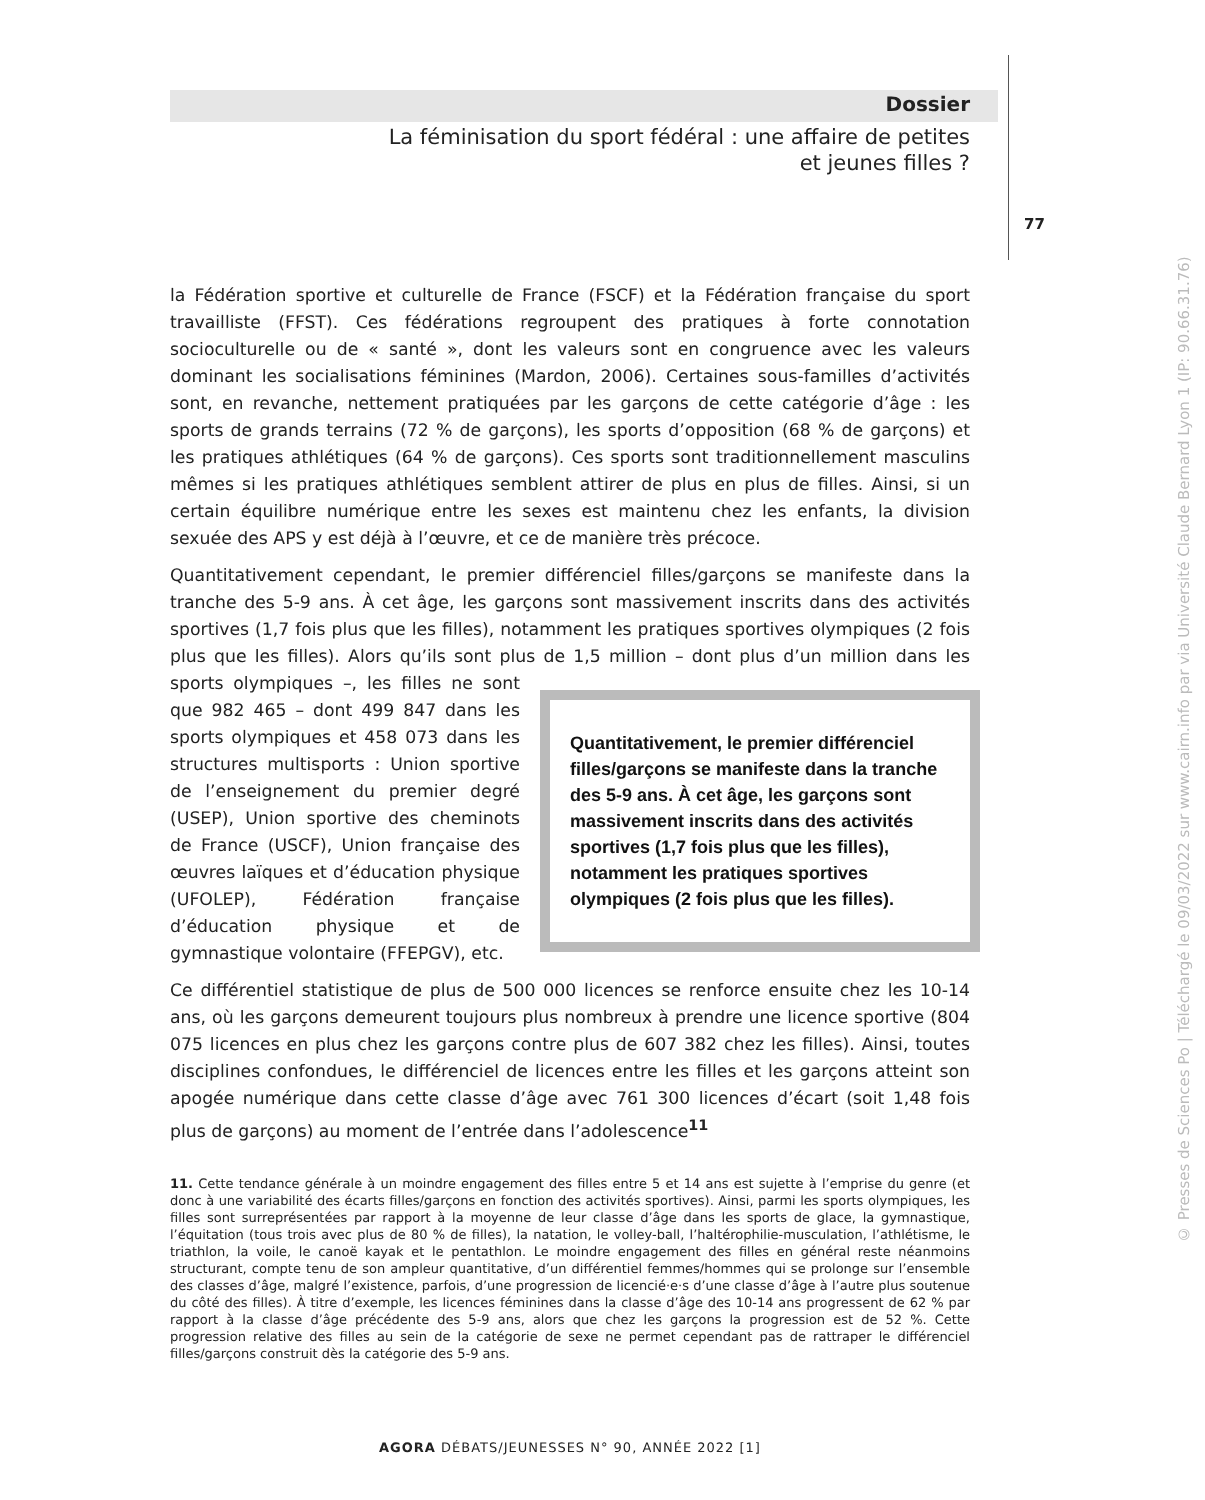Dossier
La féminisation du sport fédéral : une affaire de petites
et jeunes filles ?
77
la Fédération sportive et culturelle de France (FSCF) et la Fédération française du sport travailliste (FFST). Ces fédérations regroupent des pratiques à forte connotation socioculturelle ou de « santé », dont les valeurs sont en congruence avec les valeurs dominant les socialisations féminines (Mardon, 2006). Certaines sous-familles d’activités sont, en revanche, nettement pratiquées par les garçons de cette catégorie d’âge : les sports de grands terrains (72 % de garçons), les sports d’opposition (68 % de garçons) et les pratiques athlétiques (64 % de garçons). Ces sports sont traditionnellement masculins mêmes si les pratiques athlétiques semblent attirer de plus en plus de filles. Ainsi, si un certain équilibre numérique entre les sexes est maintenu chez les enfants, la division sexuée des APS y est déjà à l’œuvre, et ce de manière très précoce.
Quantitativement cependant, le premier différenciel filles/garçons se manifeste dans la tranche des 5-9 ans. À cet âge, les garçons sont massivement inscrits dans des activités sportives (1,7 fois plus que les filles), notamment les pratiques sportives olympiques (2 fois plus que les filles). Alors qu’ils sont plus de 1,5 million – dont plus d’un million dans les sports olympiques –, Quantitativement, le premier différenciel filles/garçons se manifeste dans la tranche des 5-9 ans. À cet âge, les garçons sont massivement inscrits dans des activités sportives (1,7 fois plus que les filles), notamment les pratiques sportives olympiques (2 fois plus que les filles). les filles ne sont que 982 465 – dont 499 847 dans les sports olympiques et 458 073 dans les structures multisports : Union sportive de l’enseignement du premier degré (USEP), Union sportive des cheminots de France (USCF), Union française des œuvres laïques et d’éducation physique (UFOLEP), Fédération française d’éducation physique et de gymnastique volontaire (FFEPGV), etc.
Ce différentiel statistique de plus de 500 000 licences se renforce ensuite chez les 10-14 ans, où les garçons demeurent toujours plus nombreux à prendre une licence sportive (804 075 licences en plus chez les garçons contre plus de 607 382 chez les filles). Ainsi, toutes disciplines confondues, le différenciel de licences entre les filles et les garçons atteint son apogée numérique dans cette classe d’âge avec 761 300 licences d’écart (soit 1,48 fois plus de garçons) au moment de l’entrée dans l’adolescence<sup>11</sup>
11. Cette tendance générale à un moindre engagement des filles entre 5 et 14 ans est sujette à l’emprise du genre (et donc à une variabilité des écarts filles/garçons en fonction des activités sportives). Ainsi, parmi les sports olympiques, les filles sont surreprésentées par rapport à la moyenne de leur classe d’âge dans les sports de glace, la gymnastique, l’équitation (tous trois avec plus de 80 % de filles), la natation, le volley-ball, l’haltérophilie-musculation, l’athlétisme, le triathlon, la voile, le canoë kayak et le pentathlon. Le moindre engagement des filles en général reste néanmoins structurant, compte tenu de son ampleur quantitative, d’un différentiel femmes/hommes qui se prolonge sur l’ensemble des classes d’âge, malgré l’existence, parfois, d’une progression de licencié·e·s d’une classe d’âge à l’autre plus soutenue du côté des filles). À titre d’exemple, les licences féminines dans la classe d’âge des 10-14 ans progressent de 62 % par rapport à la classe d’âge précédente des 5-9 ans, alors que chez les garçons la progression est de 52 %. Cette progression relative des filles au sein de la catégorie de sexe ne permet cependant pas de rattraper le différenciel filles/garçons construit dès la catégorie des 5-9 ans.
AGORA DÉBATS/JEUNESSES N° 90, ANNÉE 2022 [1]
© Presses de Sciences Po | Téléchargé le 09/03/2022 sur www.cairn.info par via Université Claude Bernard Lyon 1 (IP: 90.66.31.76)